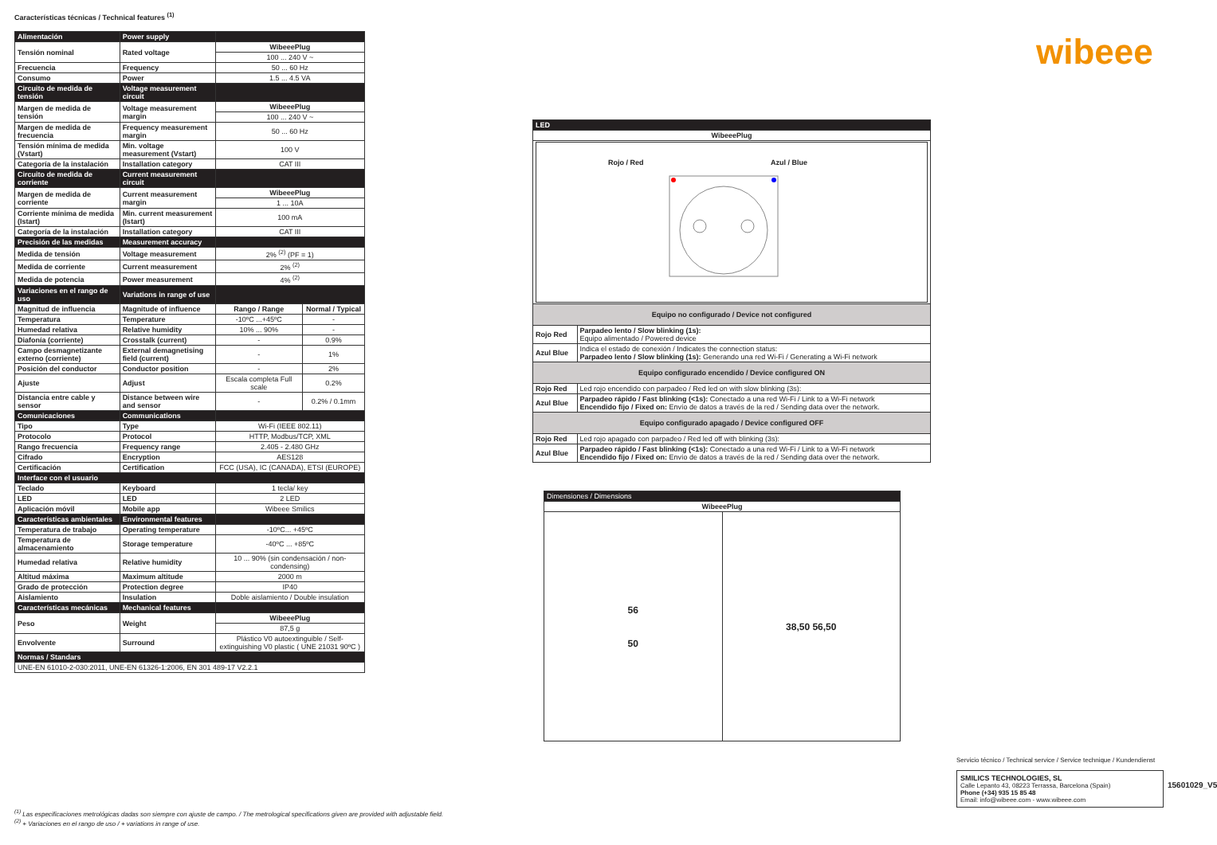wibeee
Características técnicas / Technical features <sup>(1)</sup>
| Alimentación | Power supply | | |
| Tensión nominal | Rated voltage | WibeeePlug | |
| | | 100 ... 240 V ~ | |
| Frecuencia | Frequency | 50 ... 60 Hz | |
| Consumo | Power | 1.5 ... 4.5 VA | |
| Circuito de medida de tensión | Voltage measurement circuit | | |
| Margen de medida de tensión | Voltage measurement margin | WibeeePlug | |
| | | 100 ... 240 V ~ | |
| Margen de medida de frecuencia | Frequency measurement margin | 50 ... 60 Hz | |
| Tensión mínima de medida (Vstart) | Min. voltage measurement (Vstart) | 100 V | |
| Categoría de la instalación | Installation category | CAT III | |
| Circuito de medida de corriente | Current measurement circuit | | |
| Margen de medida de corriente | Current measurement margin | WibeeePlug | |
| | | 1 ... 10A | |
| Corriente mínima de medida (Istart) | Min. current measurement (Istart) | 100 mA | |
| Categoría de la instalación | Installation category | CAT III | |
| Precisión de las medidas | Measurement accuracy | | |
| Medida de tensión | Voltage measurement | 2% <sup>(2)</sup> (PF = 1) | |
| Medida de corriente | Current measurement | 2% <sup>(2)</sup> | |
| Medida de potencia | Power measurement | 4% <sup>(2)</sup> | |
| Variaciones en el rango de uso | Variations in range of use | | |
| Magnitud de influencia | Magnitude of influence | Rango / Range | Normal / Typical |
| Temperatura | Temperature | -10ºC ...+45ºC | - |
| Humedad relativa | Relative humidity | 10% ... 90% | - |
| Diafonía (corriente) | Crosstalk (current) | - | 0.9% |
| Campo desmagnetizante externo (corriente) | External demagnetising field (current) | - | 1% |
| Posición del conductor | Conductor position | - | 2% |
| Ajuste | Adjust | Escala completa Full scale | 0.2% |
| Distancia entre cable y sensor | Distance between wire and sensor | - | 0.2% / 0.1mm |
| Comunicaciones | Communications | | |
| Tipo | Type | Wi-Fi (IEEE 802.11) | |
| Protocolo | Protocol | HTTP, Modbus/TCP, XML | |
| Rango frecuencia | Frequency range | 2.405 - 2.480 GHz | |
| Cifrado | Encryption | AES128 | |
| Certificación | Certification | FCC (USA), IC (CANADA), ETSI (EUROPE) | |
| Interface con el usuario | | | |
| Teclado | Keyboard | 1 tecla/ key | |
| LED | LED | 2 LED | |
| Aplicación móvil | Mobile app | Wibeee Smilics | |
| Características ambientales | Environmental features | | |
| Temperatura de trabajo | Operating temperature | -10ºC... +45ºC | |
| Temperatura de almacenamiento | Storage temperature | -40ºC ... +85ºC | |
| Humedad relativa | Relative humidity | 10 ... 90% (sin condensación / non-condensing) | |
| Altitud máxima | Maximum altitude | 2000 m | |
| Grado de protección | Protection degree | IP40 | |
| Aislamiento | Insulation | Doble aislamiento / Double insulation | |
| Características mecánicas | Mechanical features | | |
| Peso | Weight | WibeeePlug | |
| | | 87,5 g | |
| Envolvente | Surround | Plástico V0 autoextinguible / Self-extinguishing V0 plastic ( UNE 21031 90ºC ) | |
| Normas / Standars | | | |
| UNE-EN 61010-2-030:2011, UNE-EN 61326-1:2006, EN 301 489-17 V2.2.1 | | | |
| LED | |
| WibeeePlug | |
| Rojo / Red Azul / Blue | |
| Equipo no configurado / Device not configured | |
| Rojo Red | Parpadeo lento / Slow blinking (1s): Equipo alimentado / Powered device |
| Azul Blue | Indica el estado de conexión / Indicates the connection status: Parpadeo lento / Slow blinking (1s): Generando una red Wi-Fi / Generating a Wi-Fi network |
| Equipo configurado encendido / Device configured ON | |
| Rojo Red | Led rojo encendido con parpadeo / Red led on with slow blinking (3s): |
| Azul Blue | Parpadeo rápido / Fast blinking (<1s): Conectado a una red Wi-Fi / Link to a Wi-Fi network Encendido fijo / Fixed on: Envío de datos a través de la red / Sending data over the network. |
| Equipo configurado apagado / Device configured OFF | |
| Rojo Red | Led rojo apagado con parpadeo / Red led off with blinking (3s): |
| Azul Blue | Parpadeo rápido / Fast blinking (<1s): Conectado a una red Wi-Fi / Link to a Wi-Fi network Encendido fijo / Fixed on: Envío de datos a través de la red / Sending data over the network. |
| Dimensiones / Dimensions | |
| WibeeePlug | |
| 56 50 | 38,50 56,50 |
Servicio técnico / Technical service / Service technique / Kundendienst
SMILICS TECHNOLOGIES, SL
Calle Lepanto 43, 08223 Terrassa, Barcelona (Spain)
Phone (+34) 935 15 85 48
Email: info@wibeee.com - www.wibeee.com
15601029_V5
<sup>(1)</sup> Las especificaciones metrológicas dadas son siempre con ajuste de campo. / The metrological specifications given are provided with adjustable field.
<sup>(2)</sup> + Variaciones en el rango de uso / + variations in range of use.